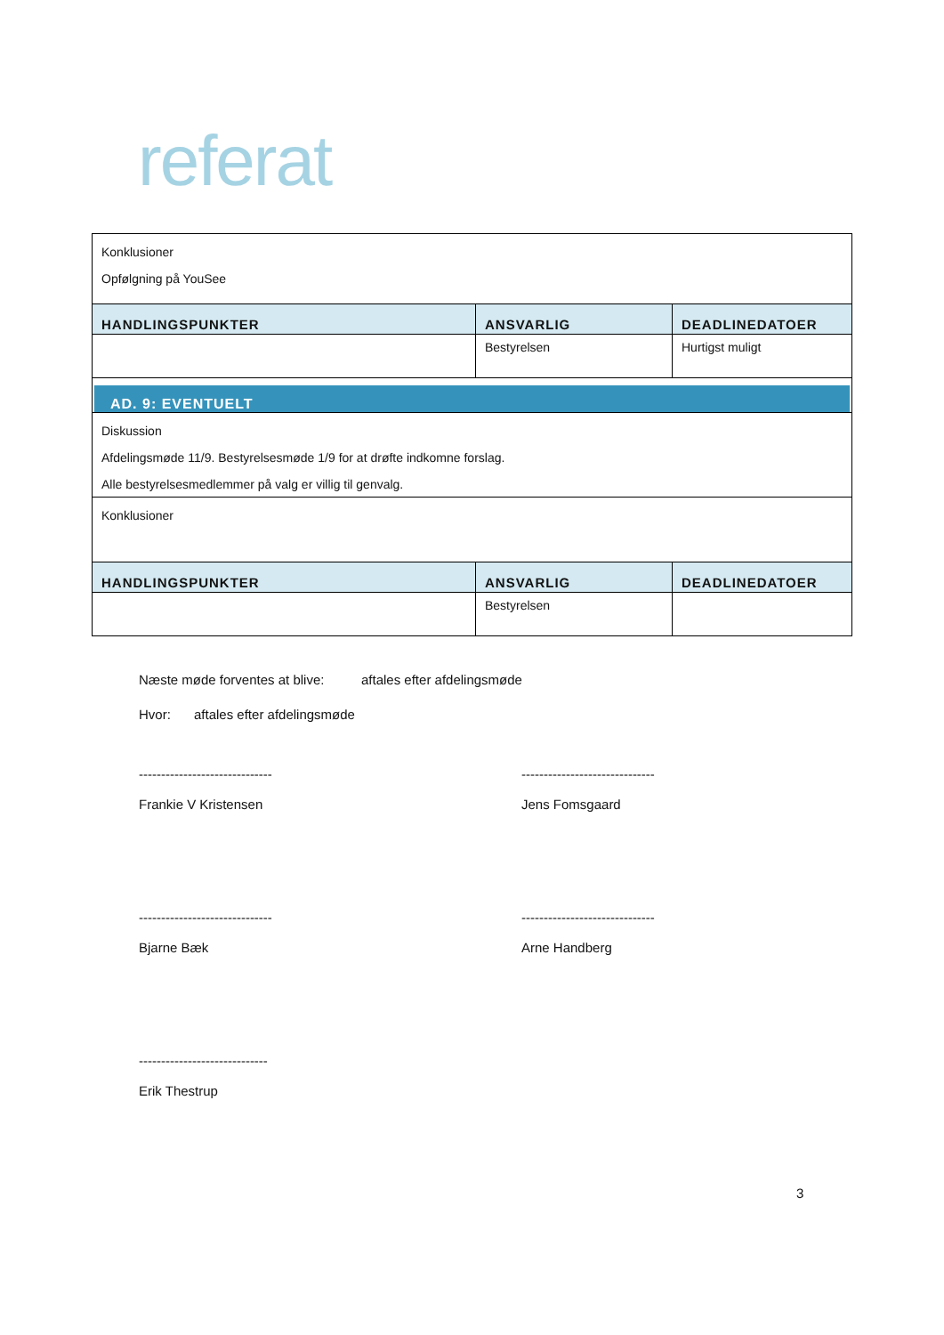referat
| Konklusioner Opfølgning på YouSee | | |
| HANDLINGSPUNKTER | ANSVARLIG | DEADLINEDATOER |
| | Bestyrelsen | Hurtigst muligt |
| AD. 9: EVENTUELT | | |
| Diskussion Afdelingsmøde 11/9. Bestyrelsesmøde 1/9 for at drøfte indkomne forslag. Alle bestyrelsesmedlemmer på valg er villig til genvalg. | | |
| Konklusioner | | |
| HANDLINGSPUNKTER | ANSVARLIG | DEADLINEDATOER |
| | Bestyrelsen | |
Næste møde forventes at blive: aftales efter afdelingsmøde
Hvor: aftales efter afdelingsmøde
------------------------------
Frankie V Kristensen
------------------------------
Jens Fomsgaard
------------------------------
Bjarne Bæk
------------------------------
Arne Handberg
-----------------------------
Erik Thestrup
3